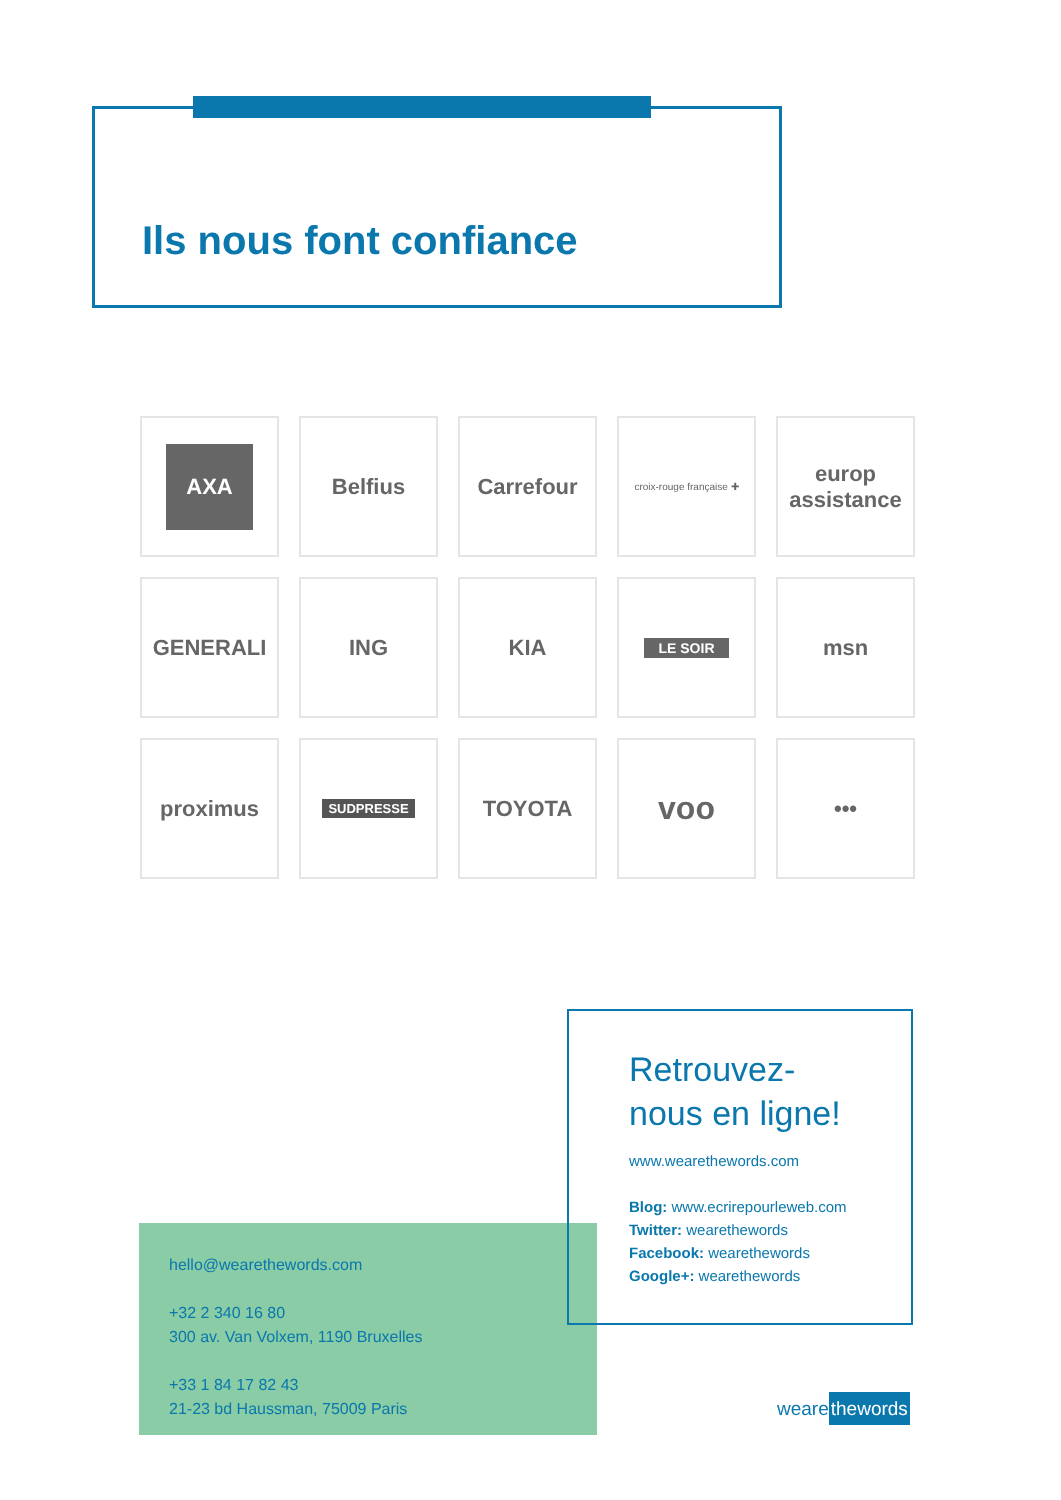Ils nous font confiance
AXA
Belfius
Carrefour
croix-rouge française ✚
europ assistance
GENERALI
ING
KIA
LE SOIR
msn
proximus
SUDPRESSE
TOYOTA
voo
•••
hello@wearethewords.com
+32 2 340 16 80
300 av. Van Volxem, 1190 Bruxelles
+33 1 84 17 82 43
21-23 bd Haussman, 75009 Paris
Retrouvez-nous en ligne!
www.wearethewords.com
Blog: www.ecrirepourleweb.com
Twitter: wearethewords
Facebook: wearethewords
Google+: wearethewords
wearethewords